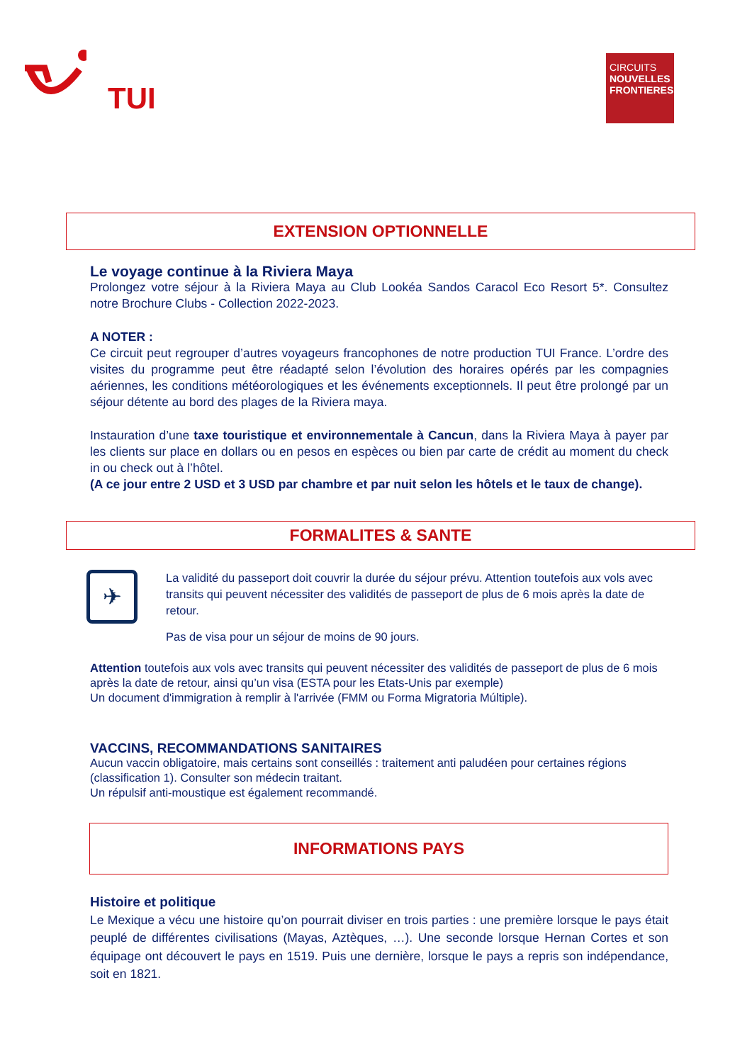TUI
CIRCUITS
NOUVELLES
FRONTIERES
EXTENSION OPTIONNELLE
Le voyage continue à la Riviera Maya
Prolongez votre séjour à la Riviera Maya au Club Lookéa Sandos Caracol Eco Resort 5*. Consultez notre Brochure Clubs - Collection 2022-2023.
A NOTER :
Ce circuit peut regrouper d’autres voyageurs francophones de notre production TUI France. L’ordre des visites du programme peut être réadapté selon l’évolution des horaires opérés par les compagnies aériennes, les conditions météorologiques et les événements exceptionnels. Il peut être prolongé par un séjour détente au bord des plages de la Riviera maya.
Instauration d’une taxe touristique et environnementale à Cancun, dans la Riviera Maya à payer par les clients sur place en dollars ou en pesos en espèces ou bien par carte de crédit au moment du check in ou check out à l’hôtel.
(A ce jour entre 2 USD et 3 USD par chambre et par nuit selon les hôtels et le taux de change).
FORMALITES & SANTE
✈
La validité du passeport doit couvrir la durée du séjour prévu. Attention toutefois aux vols avec transits qui peuvent nécessiter des validités de passeport de plus de 6 mois après la date de retour.
Pas de visa pour un séjour de moins de 90 jours.
Attention toutefois aux vols avec transits qui peuvent nécessiter des validités de passeport de plus de 6 mois après la date de retour, ainsi qu’un visa (ESTA pour les Etats-Unis par exemple)
Un document d'immigration à remplir à l'arrivée (FMM ou Forma Migratoria Múltiple).
VACCINS, RECOMMANDATIONS SANITAIRES
Aucun vaccin obligatoire, mais certains sont conseillés : traitement anti paludéen pour certaines régions (classification 1). Consulter son médecin traitant.
Un répulsif anti-moustique est également recommandé.
INFORMATIONS PAYS
Histoire et politique
Le Mexique a vécu une histoire qu’on pourrait diviser en trois parties : une première lorsque le pays était peuplé de différentes civilisations (Mayas, Aztèques, …). Une seconde lorsque Hernan Cortes et son équipage ont découvert le pays en 1519. Puis une dernière, lorsque le pays a repris son indépendance, soit en 1821.